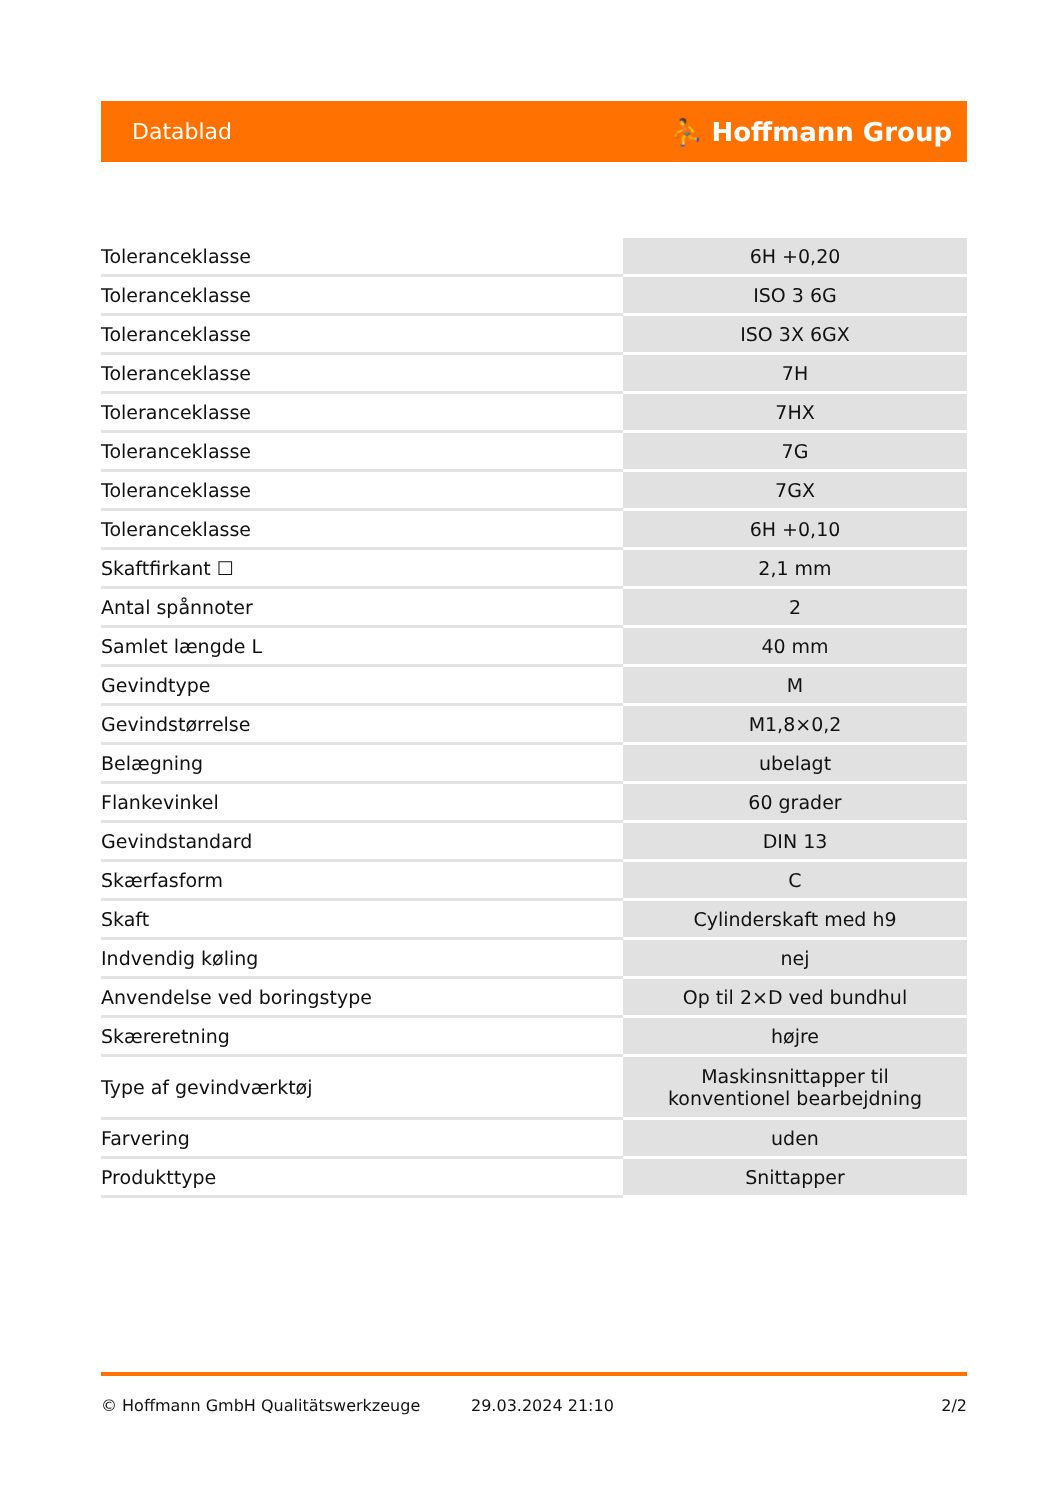Datablad ⛹ Hoffmann Group
| Toleranceklasse | 6H +0,20 |
| Toleranceklasse | ISO 3 6G |
| Toleranceklasse | ISO 3X 6GX |
| Toleranceklasse | 7H |
| Toleranceklasse | 7HX |
| Toleranceklasse | 7G |
| Toleranceklasse | 7GX |
| Toleranceklasse | 6H +0,10 |
| Skaftfirkant ☐ | 2,1 mm |
| Antal spånnoter | 2 |
| Samlet længde L | 40 mm |
| Gevindtype | M |
| Gevindstørrelse | M1,8×0,2 |
| Belægning | ubelagt |
| Flankevinkel | 60 grader |
| Gevindstandard | DIN 13 |
| Skærfasform | C |
| Skaft | Cylinderskaft med h9 |
| Indvendig køling | nej |
| Anvendelse ved boringstype | Op til 2×D ved bundhul |
| Skæreretning | højre |
| Type af gevindværktøj | Maskinsnittapper til konventionel bearbejdning |
| Farvering | uden |
| Produkttype | Snittapper |
© Hoffmann GmbH Qualitätswerkzeuge 29.03.2024 21:10 2/2